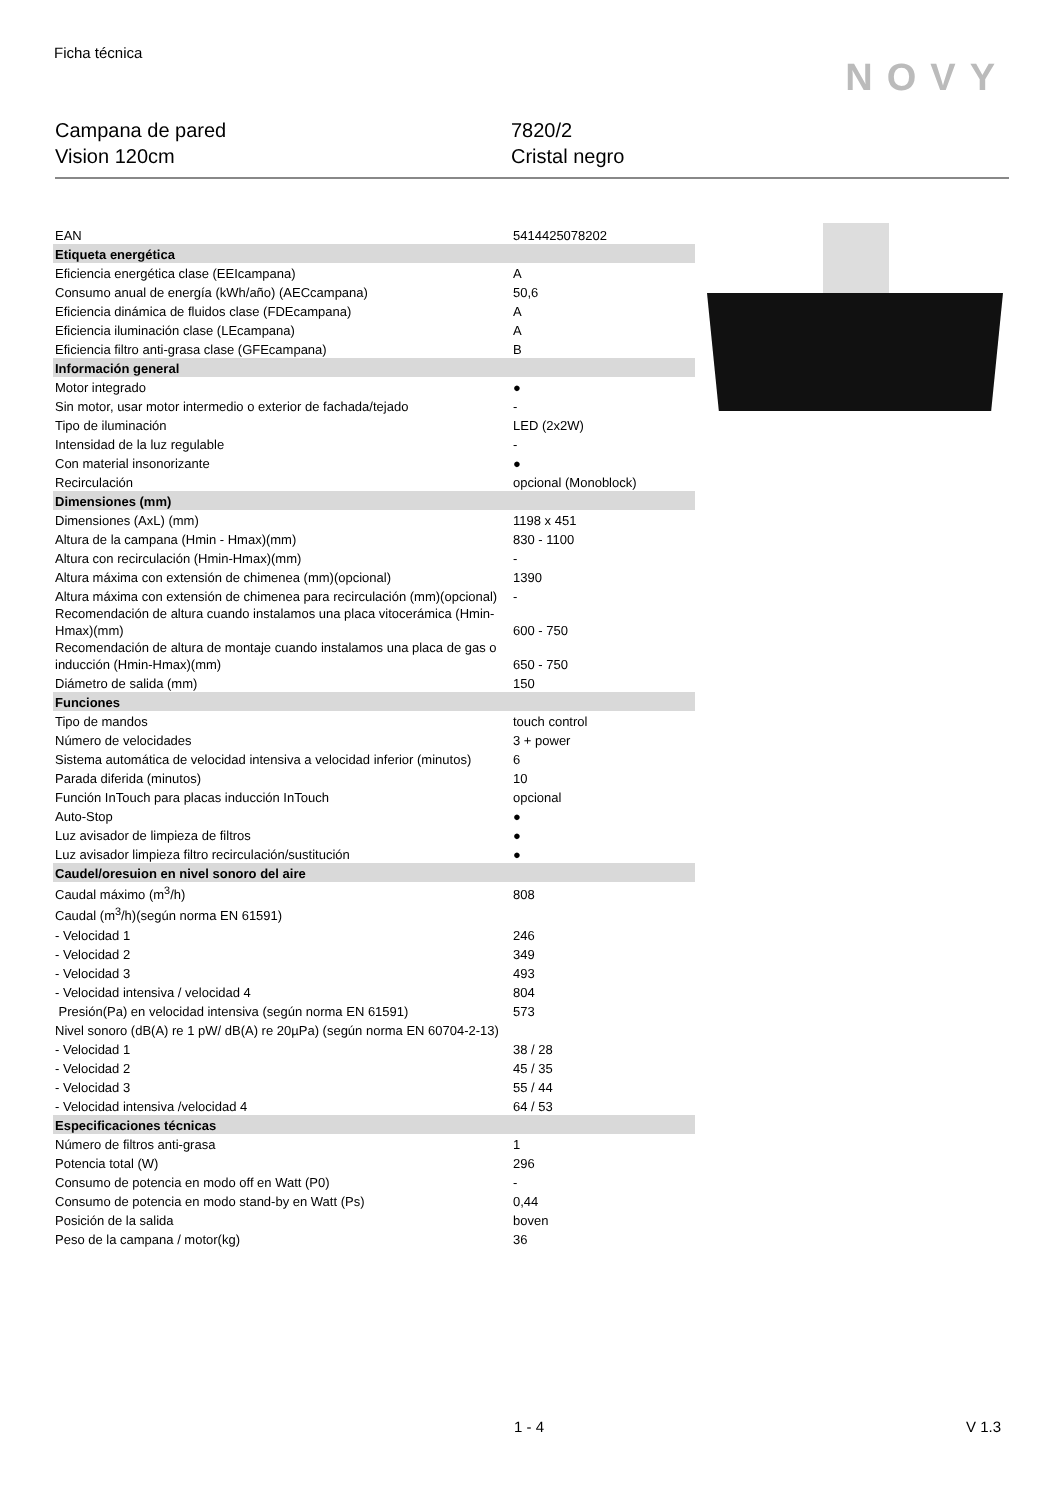Ficha técnica
NOVY
Campana de pared
Vision 120cm
7820/2
Cristal negro
| EAN | 5414425078202 |
| Etiqueta energética | |
| Eficiencia energética clase (EEIcampana) | A |
| Consumo anual de energía (kWh/año) (AECcampana) | 50,6 |
| Eficiencia dinámica de fluidos clase (FDEcampana) | A |
| Eficiencia iluminación clase (LEcampana) | A |
| Eficiencia filtro anti-grasa clase (GFEcampana) | B |
| Información general | |
| Motor integrado | ● |
| Sin motor, usar motor intermedio o exterior de fachada/tejado | - |
| Tipo de iluminación | LED (2x2W) |
| Intensidad de la luz regulable | - |
| Con material insonorizante | ● |
| Recirculación | opcional (Monoblock) |
| Dimensiones (mm) | |
| Dimensiones (AxL) (mm) | 1198 x 451 |
| Altura de la campana (Hmin - Hmax)(mm) | 830 - 1100 |
| Altura con recirculación (Hmin-Hmax)(mm) | - |
| Altura máxima con extensión de chimenea (mm)(opcional) | 1390 |
| Altura máxima con extensión de chimenea para recirculación (mm)(opcional) | - |
| Recomendación de altura cuando instalamos una placa vitocerámica (Hmin-Hmax)(mm) | 600 - 750 |
| Recomendación de altura de montaje cuando instalamos una placa de gas o inducción (Hmin-Hmax)(mm) | 650 - 750 |
| Diámetro de salida (mm) | 150 |
| Funciones | |
| Tipo de mandos | touch control |
| Número de velocidades | 3 + power |
| Sistema automática de velocidad intensiva a velocidad inferior (minutos) | 6 |
| Parada diferida (minutos) | 10 |
| Función InTouch para placas inducción InTouch | opcional |
| Auto-Stop | ● |
| Luz avisador de limpieza de filtros | ● |
| Luz avisador limpieza filtro recirculación/sustitución | ● |
| Caudel/oresuion en nivel sonoro del aire | |
| Caudal máximo (m<sup>3</sup>/h) | 808 |
| Caudal (m<sup>3</sup>/h)(según norma EN 61591) | |
| - Velocidad 1 | 246 |
| - Velocidad 2 | 349 |
| - Velocidad 3 | 493 |
| - Velocidad intensiva / velocidad 4 | 804 |
| Presión(Pa) en velocidad intensiva (según norma EN 61591) | 573 |
| Nivel sonoro (dB(A) re 1 pW/ dB(A) re 20µPa) (según norma EN 60704-2-13) | |
| - Velocidad 1 | 38 / 28 |
| - Velocidad 2 | 45 / 35 |
| - Velocidad 3 | 55 / 44 |
| - Velocidad intensiva /velocidad 4 | 64 / 53 |
| Especificaciones técnicas | |
| Número de filtros anti-grasa | 1 |
| Potencia total (W) | 296 |
| Consumo de potencia en modo off en Watt (P0) | - |
| Consumo de potencia en modo stand-by en Watt (Ps) | 0,44 |
| Posición de la salida | boven |
| Peso de la campana / motor(kg) | 36 |
1 - 4 V 1.3